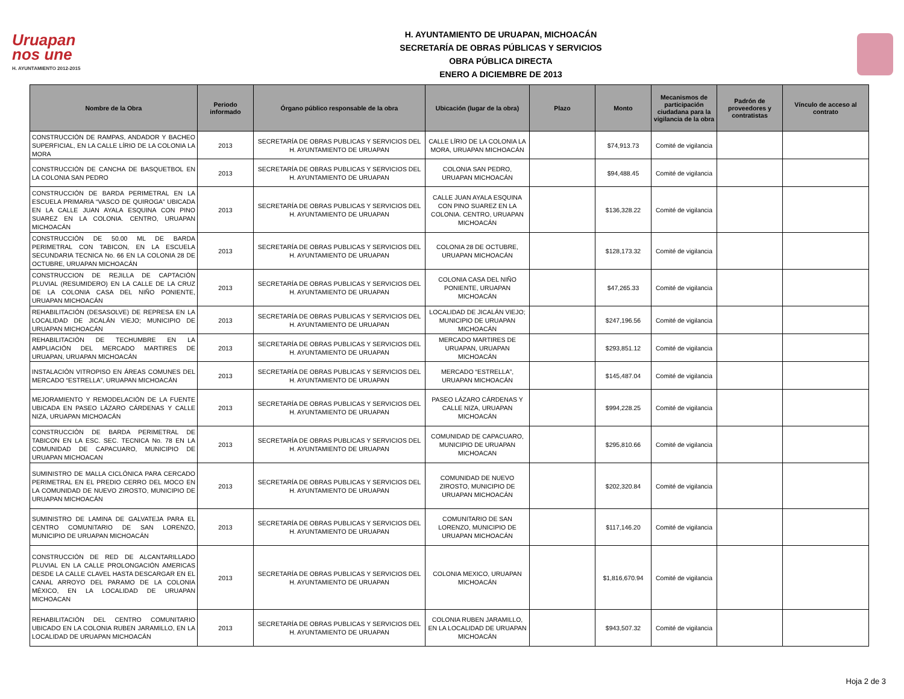Uruapan
nos une
H. AYUNTAMIENTO 2012-2015
H. AYUNTAMIENTO DE URUAPAN, MICHOACÁN
SECRETARÍA DE OBRAS PÚBLICAS Y SERVICIOS
OBRA PÚBLICA DIRECTA
ENERO A DICIEMBRE DE 2013
| Nombre de la Obra | Periodo informado | Órgano público responsable de la obra | Ubicación (lugar de la obra) | Plazo | Monto | Mecanismos de participación ciudadana para la vigilancia de la obra | Padrón de proveedores y contratistas | Vínculo de acceso al contrato |
| --- | --- | --- | --- | --- | --- | --- | --- | --- |
| CONSTRUCCIÓN DE RAMPAS, ANDADOR Y BACHEO SUPERFICIAL, EN LA CALLE LÍRIO DE LA COLONIA LA MORA | 2013 | SECRETARÍA DE OBRAS PUBLICAS Y SERVICIOS DEL H. AYUNTAMIENTO DE URUAPAN | CALLE LÍRIO DE LA COLONIA LA MORA, URUAPAN MICHOACÁN | | $74,913.73 | Comité de vigilancia | | |
| CONSTRUCCIÓN DE CANCHA DE BASQUETBOL EN LA COLONIA SAN PEDRO | 2013 | SECRETARÍA DE OBRAS PUBLICAS Y SERVICIOS DEL H. AYUNTAMIENTO DE URUAPAN | COLONIA SAN PEDRO, URUAPAN MICHOACÁN | | $94,488.45 | Comité de vigilancia | | |
| CONSTRUCCIÓN DE BARDA PERIMETRAL EN LA ESCUELA PRIMARIA “VASCO DE QUIROGA” UBICADA EN LA CALLE JUAN AYALA ESQUINA CON PINO SUAREZ EN LA COLONIA. CENTRO, URUAPAN MICHOACÁN | 2013 | SECRETARÍA DE OBRAS PUBLICAS Y SERVICIOS DEL H. AYUNTAMIENTO DE URUAPAN | CALLE JUAN AYALA ESQUINA CON PINO SUAREZ EN LA COLONIA. CENTRO, URUAPAN MICHOACÁN | | $136,328.22 | Comité de vigilancia | | |
| CONSTRUCCIÓN DE 50.00 ML DE BARDA PERIMETRAL CON TABICON, EN LA ESCUELA SECUNDARIA TECNICA No. 66 EN LA COLONIA 28 DE OCTUBRE, URUAPAN MICHOACÁN | 2013 | SECRETARÍA DE OBRAS PUBLICAS Y SERVICIOS DEL H. AYUNTAMIENTO DE URUAPAN | COLONIA 28 DE OCTUBRE, URUAPAN MICHOACÁN | | $128,173.32 | Comité de vigilancia | | |
| CONSTRUCCION DE REJILLA DE CAPTACIÓN PLUVIAL (RESUMIDERO) EN LA CALLE DE LA CRUZ DE LA COLONIA CASA DEL NIÑO PONIENTE, URUAPAN MICHOACÁN | 2013 | SECRETARÍA DE OBRAS PUBLICAS Y SERVICIOS DEL H. AYUNTAMIENTO DE URUAPAN | COLONIA CASA DEL NIÑO PONIENTE, URUAPAN MICHOACÁN | | $47,265.33 | Comité de vigilancia | | |
| REHABILITACIÓN (DESASOLVE) DE REPRESA EN LA LOCALIDAD DE JICALÁN VIEJO; MUNICIPIO DE URUAPAN MICHOACÁN | 2013 | SECRETARÍA DE OBRAS PUBLICAS Y SERVICIOS DEL H. AYUNTAMIENTO DE URUAPAN | LOCALIDAD DE JICALÁN VIEJO; MUNICIPIO DE URUAPAN MICHOACÁN | | $247,196.56 | Comité de vigilancia | | |
| REHABILITACIÓN DE TECHUMBRE EN LA AMPLIACIÓN DEL MERCADO MARTIRES DE URUAPAN, URUAPAN MICHOACÁN | 2013 | SECRETARÍA DE OBRAS PUBLICAS Y SERVICIOS DEL H. AYUNTAMIENTO DE URUAPAN | MERCADO MARTIRES DE URUAPAN, URUAPAN MICHOACÁN | | $293,851.12 | Comité de vigilancia | | |
| INSTALACIÓN VITROPISO EN ÁREAS COMUNES DEL MERCADO “ESTRELLA”, URUAPAN MICHOACÁN | 2013 | SECRETARÍA DE OBRAS PUBLICAS Y SERVICIOS DEL H. AYUNTAMIENTO DE URUAPAN | MERCADO “ESTRELLA”, URUAPAN MICHOACÁN | | $145,487.04 | Comité de vigilancia | | |
| MEJORAMIENTO Y REMODELACIÓN DE LA FUENTE UBICADA EN PASEO LÁZARO CÁRDENAS Y CALLE NIZA, URUAPAN MICHOACÁN | 2013 | SECRETARÍA DE OBRAS PUBLICAS Y SERVICIOS DEL H. AYUNTAMIENTO DE URUAPAN | PASEO LÁZARO CÁRDENAS Y CALLE NIZA, URUAPAN MICHOACÁN | | $994,228.25 | Comité de vigilancia | | |
| CONSTRUCCIÓN DE BARDA PERIMETRAL DE TABICON EN LA ESC. SEC. TECNICA No. 78 EN LA COMUNIDAD DE CAPACUARO, MUNICIPIO DE URUAPAN MICHOACAN | 2013 | SECRETARÍA DE OBRAS PUBLICAS Y SERVICIOS DEL H. AYUNTAMIENTO DE URUAPAN | COMUNIDAD DE CAPACUARO, MUNICIPIO DE URUAPAN MICHOACAN | | $295,810.66 | Comité de vigilancia | | |
| SUMINISTRO DE MALLA CICLÓNICA PARA CERCADO PERIMETRAL EN EL PREDIO CERRO DEL MOCO EN LA COMUNIDAD DE NUEVO ZIROSTO, MUNICIPIO DE URUAPAN MICHOACÁN | 2013 | SECRETARÍA DE OBRAS PUBLICAS Y SERVICIOS DEL H. AYUNTAMIENTO DE URUAPAN | COMUNIDAD DE NUEVO ZIROSTO, MUNICIPIO DE URUAPAN MICHOACÁN | | $202,320.84 | Comité de vigilancia | | |
| SUMINISTRO DE LAMINA DE GALVATEJA PARA EL CENTRO COMUNITARIO DE SAN LORENZO, MUNICIPIO DE URUAPAN MICHOACÁN | 2013 | SECRETARÍA DE OBRAS PUBLICAS Y SERVICIOS DEL H. AYUNTAMIENTO DE URUAPAN | COMUNITARIO DE SAN LORENZO, MUNICIPIO DE URUAPAN MICHOACÁN | | $117,146.20 | Comité de vigilancia | | |
| CONSTRUCCIÓN DE RED DE ALCANTARILLADO PLUVIAL EN LA CALLE PROLONGACIÓN AMERICAS DESDE LA CALLE CLAVEL HASTA DESCARGAR EN EL CANAL ARROYO DEL PARAMO DE LA COLONIA MÉXICO, EN LA LOCALIDAD DE URUAPAN MICHOACAN | 2013 | SECRETARÍA DE OBRAS PUBLICAS Y SERVICIOS DEL H. AYUNTAMIENTO DE URUAPAN | COLONIA MEXICO, URUAPAN MICHOACÁN | | $1,816,670.94 | Comité de vigilancia | | |
| REHABILITACIÓN DEL CENTRO COMUNITARIO UBICADO EN LA COLONIA RUBEN JARAMILLO, EN LA LOCALIDAD DE URUAPAN MICHOACÁN | 2013 | SECRETARÍA DE OBRAS PUBLICAS Y SERVICIOS DEL H. AYUNTAMIENTO DE URUAPAN | COLONIA RUBEN JARAMILLO, EN LA LOCALIDAD DE URUAPAN MICHOACÁN | | $943,507.32 | Comité de vigilancia | | |
Hoja 2 de 3